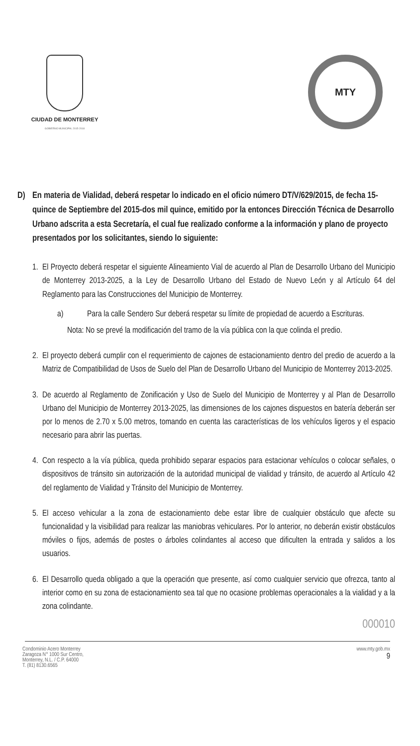CIUDAD DE MONTERREY
GOBIERNO MUNICIPAL 2015-2018
MTY
D) En materia de Vialidad, deberá respetar lo indicado en el oficio número DT/V/629/2015, de fecha 15-quince de Septiembre del 2015-dos mil quince, emitido por la entonces Dirección Técnica de Desarrollo Urbano adscrita a esta Secretaría, el cual fue realizado conforme a la información y plano de proyecto presentados por los solicitantes, siendo lo siguiente:
1.
El Proyecto deberá respetar el siguiente Alineamiento Vial de acuerdo al Plan de Desarrollo Urbano del Municipio de Monterrey 2013-2025, a la Ley de Desarrollo Urbano del Estado de Nuevo León y al Artículo 64 del Reglamento para las Construcciones del Municipio de Monterrey.
a) Para la calle Sendero Sur deberá respetar su límite de propiedad de acuerdo a Escrituras.
Nota: No se prevé la modificación del tramo de la vía pública con la que colinda el predio.
2.
El proyecto deberá cumplir con el requerimiento de cajones de estacionamiento dentro del predio de acuerdo a la Matriz de Compatibilidad de Usos de Suelo del Plan de Desarrollo Urbano del Municipio de Monterrey 2013-2025.
3.
De acuerdo al Reglamento de Zonificación y Uso de Suelo del Municipio de Monterrey y al Plan de Desarrollo Urbano del Municipio de Monterrey 2013-2025, las dimensiones de los cajones dispuestos en batería deberán ser por lo menos de 2.70 x 5.00 metros, tomando en cuenta las características de los vehículos ligeros y el espacio necesario para abrir las puertas.
4.
Con respecto a la vía pública, queda prohibido separar espacios para estacionar vehículos o colocar señales, o dispositivos de tránsito sin autorización de la autoridad municipal de vialidad y tránsito, de acuerdo al Artículo 42 del reglamento de Vialidad y Tránsito del Municipio de Monterrey.
5.
El acceso vehicular a la zona de estacionamiento debe estar libre de cualquier obstáculo que afecte su funcionalidad y la visibilidad para realizar las maniobras vehiculares. Por lo anterior, no deberán existir obstáculos móviles o fijos, además de postes o árboles colindantes al acceso que dificulten la entrada y salidos a los usuarios.
6.
El Desarrollo queda obligado a que la operación que presente, así como cualquier servicio que ofrezca, tanto al interior como en su zona de estacionamiento sea tal que no ocasione problemas operacionales a la vialidad y a la zona colindante.
000010
Condominio Acero Monterrey
Zaragoza N° 1000 Sur Centro,
Monterrey, N.L. / C.P. 64000
T. (81) 8130.6565
www.mty.gob.mx
9